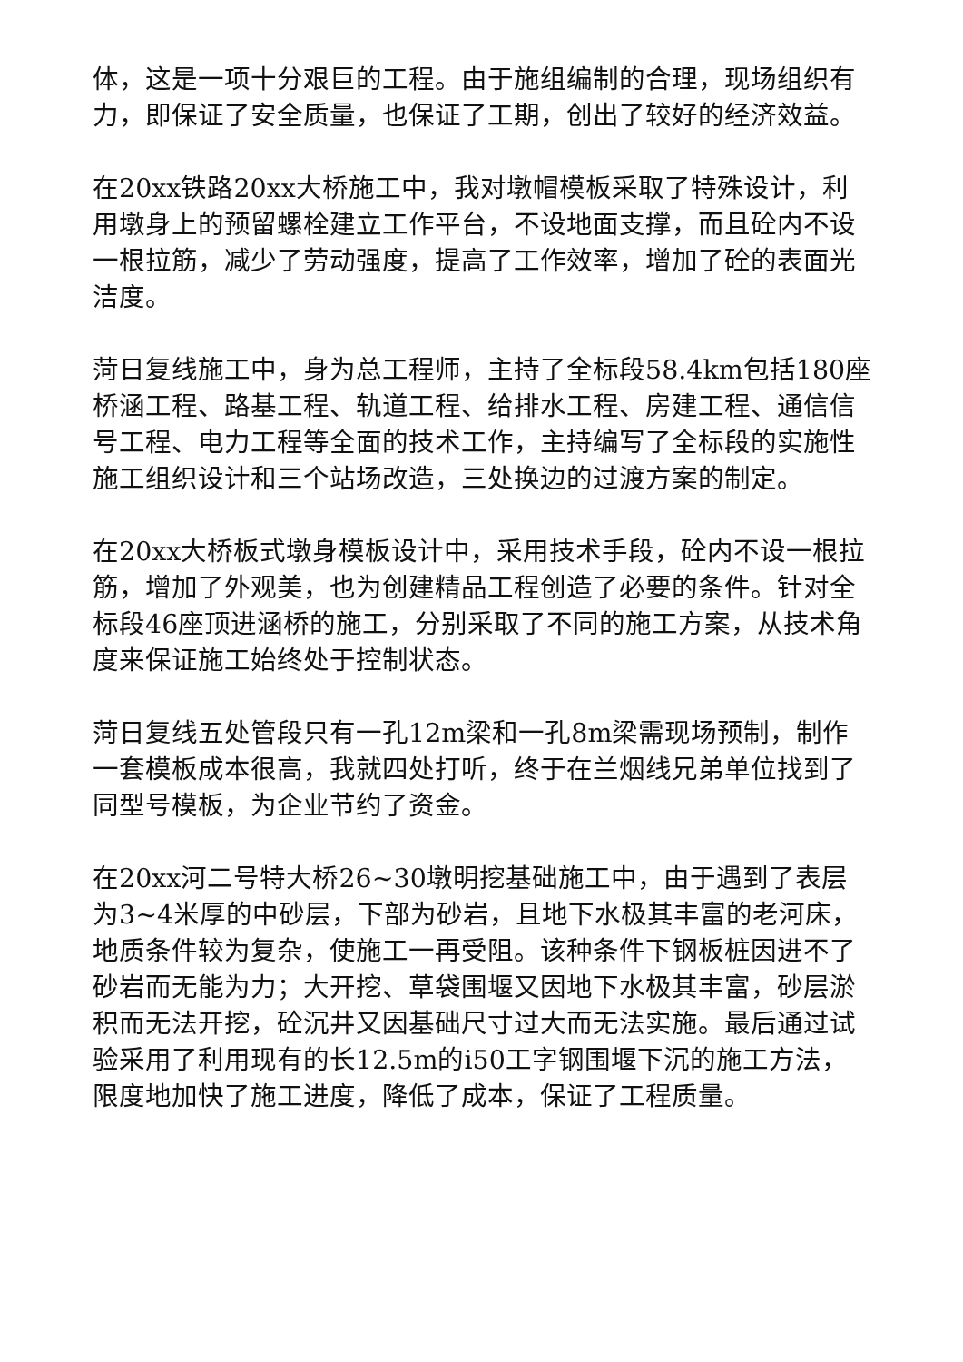体，这是一项十分艰巨的工程。由于施组编制的合理，现场组织有力，即保证了安全质量，也保证了工期，创出了较好的经济效益。
在20xx铁路20xx大桥施工中，我对墩帽模板采取了特殊设计，利用墩身上的预留螺栓建立工作平台，不设地面支撑，而且砼内不设一根拉筋，减少了劳动强度，提高了工作效率，增加了砼的表面光洁度。
菏日复线施工中，身为总工程师，主持了全标段58.4km包括180座桥涵工程、路基工程、轨道工程、给排水工程、房建工程、通信信号工程、电力工程等全面的技术工作，主持编写了全标段的实施性施工组织设计和三个站场改造，三处换边的过渡方案的制定。
在20xx大桥板式墩身模板设计中，采用技术手段，砼内不设一根拉筋，增加了外观美，也为创建精品工程创造了必要的条件。针对全标段46座顶进涵桥的施工，分别采取了不同的施工方案，从技术角度来保证施工始终处于控制状态。
菏日复线五处管段只有一孔12m梁和一孔8m梁需现场预制，制作一套模板成本很高，我就四处打听，终于在兰烟线兄弟单位找到了同型号模板，为企业节约了资金。
在20xx河二号特大桥26~30墩明挖基础施工中，由于遇到了表层为3~4米厚的中砂层，下部为砂岩，且地下水极其丰富的老河床，地质条件较为复杂，使施工一再受阻。该种条件下钢板桩因进不了砂岩而无能为力；大开挖、草袋围堰又因地下水极其丰富，砂层淤积而无法开挖，砼沉井又因基础尺寸过大而无法实施。最后通过试验采用了利用现有的长12.5m的i50工字钢围堰下沉的施工方法，限度地加快了施工进度，降低了成本，保证了工程质量。